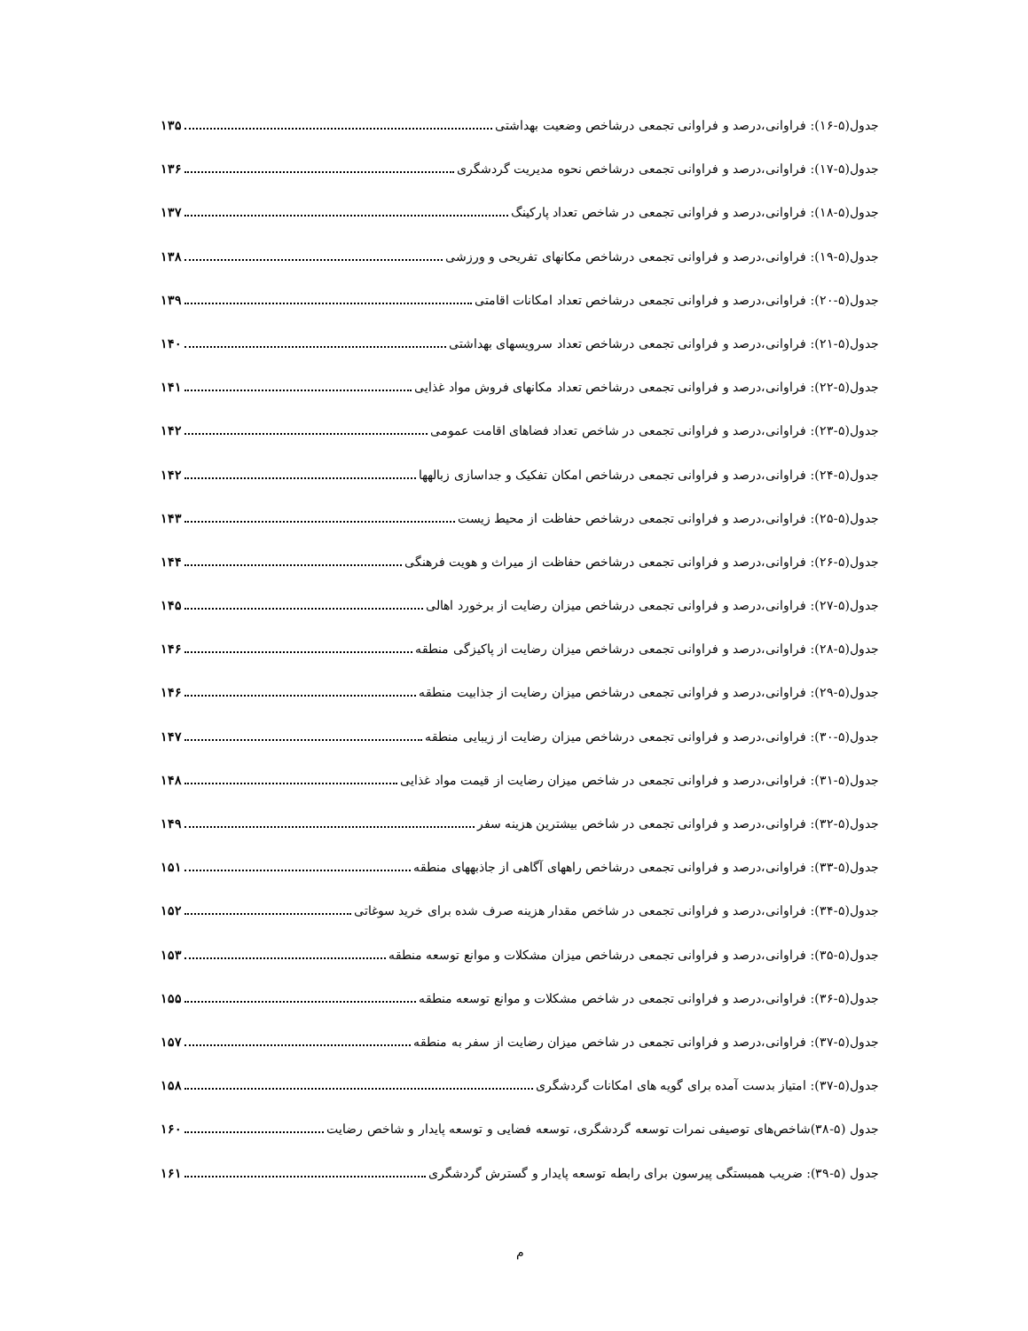جدول(۵-۱۶): فراوانی،درصد و فراوانی تجمعی درشاخص وضعیت بهداشتی ۱۳۵
جدول(۵-۱۷): فراوانی،درصد و فراوانی تجمعی درشاخص نحوه مدیریت گردشگری ۱۳۶
جدول(۵-۱۸): فراوانی،درصد و فراوانی تجمعی در شاخص تعداد پارکینگ ۱۳۷
جدول(۵-۱۹): فراوانی،درصد و فراوانی تجمعی درشاخص مکانهای تفریحی و ورزشی ۱۳۸
جدول(۵-۲۰): فراوانی،درصد و فراوانی تجمعی درشاخص تعداد امکانات اقامتی ۱۳۹
جدول(۵-۲۱): فراوانی،درصد و فراوانی تجمعی درشاخص تعداد سرویسهای بهداشتی ۱۴۰
جدول(۵-۲۲): فراوانی،درصد و فراوانی تجمعی درشاخص تعداد مکانهای فروش مواد غذایی ۱۴۱
جدول(۵-۲۳): فراوانی،درصد و فراوانی تجمعی در شاخص تعداد فضاهای اقامت عمومی ۱۴۲
جدول(۵-۲۴): فراوانی،درصد و فراوانی تجمعی درشاخص امکان تفکیک و جداسازی زبالهها ۱۴۲
جدول(۵-۲۵): فراوانی،درصد و فراوانی تجمعی درشاخص حفاظت از محیط زیست ۱۴۳
جدول(۵-۲۶): فراوانی،درصد و فراوانی تجمعی درشاخص حفاظت از میراث و هویت فرهنگی ۱۴۴
جدول(۵-۲۷): فراوانی،درصد و فراوانی تجمعی درشاخص میزان رضایت از برخورد اهالی ۱۴۵
جدول(۵-۲۸): فراوانی،درصد و فراوانی تجمعی درشاخص میزان رضایت از پاکیزگی منطقه ۱۴۶
جدول(۵-۲۹): فراوانی،درصد و فراوانی تجمعی درشاخص میزان رضایت از جذابیت منطقه ۱۴۶
جدول(۵-۳۰): فراوانی،درصد و فراوانی تجمعی درشاخص میزان رضایت از زیبایی منطقه ۱۴۷
جدول(۵-۳۱): فراوانی،درصد و فراوانی تجمعی در شاخص میزان رضایت از قیمت مواد غذایی ۱۴۸
جدول(۵-۳۲): فراوانی،درصد و فراوانی تجمعی در شاخص بیشترین هزینه سفر ۱۴۹
جدول(۵-۳۳): فراوانی،درصد و فراوانی تجمعی درشاخص راههای آگاهی از جاذبههای منطقه ۱۵۱
جدول(۵-۳۴): فراوانی،درصد و فراوانی تجمعی در شاخص مقدار هزینه صرف شده برای خرید سوغاتی ۱۵۲
جدول(۵-۳۵): فراوانی،درصد و فراوانی تجمعی درشاخص میزان مشکلات و موانع توسعه منطقه ۱۵۳
جدول(۵-۳۶): فراوانی،درصد و فراوانی تجمعی در شاخص مشکلات و موانع توسعه منطقه ۱۵۵
جدول(۵-۳۷): فراوانی،درصد و فراوانی تجمعی در شاخص میزان رضایت از سفر به منطقه ۱۵۷
جدول(۵-۳۷): امتیاز بدست آمده برای گویه های امکانات گردشگری ۱۵۸
جدول (۵-۳۸)شاخص‌های توصیفی نمرات توسعه گردشگری، توسعه فضایی و توسعه پایدار و شاخص رضایت ۱۶۰
جدول (۵-۳۹): ضریب همبستگی پیرسون برای رابطه توسعه پایدار و گسترش گردشگری ۱۶۱
م